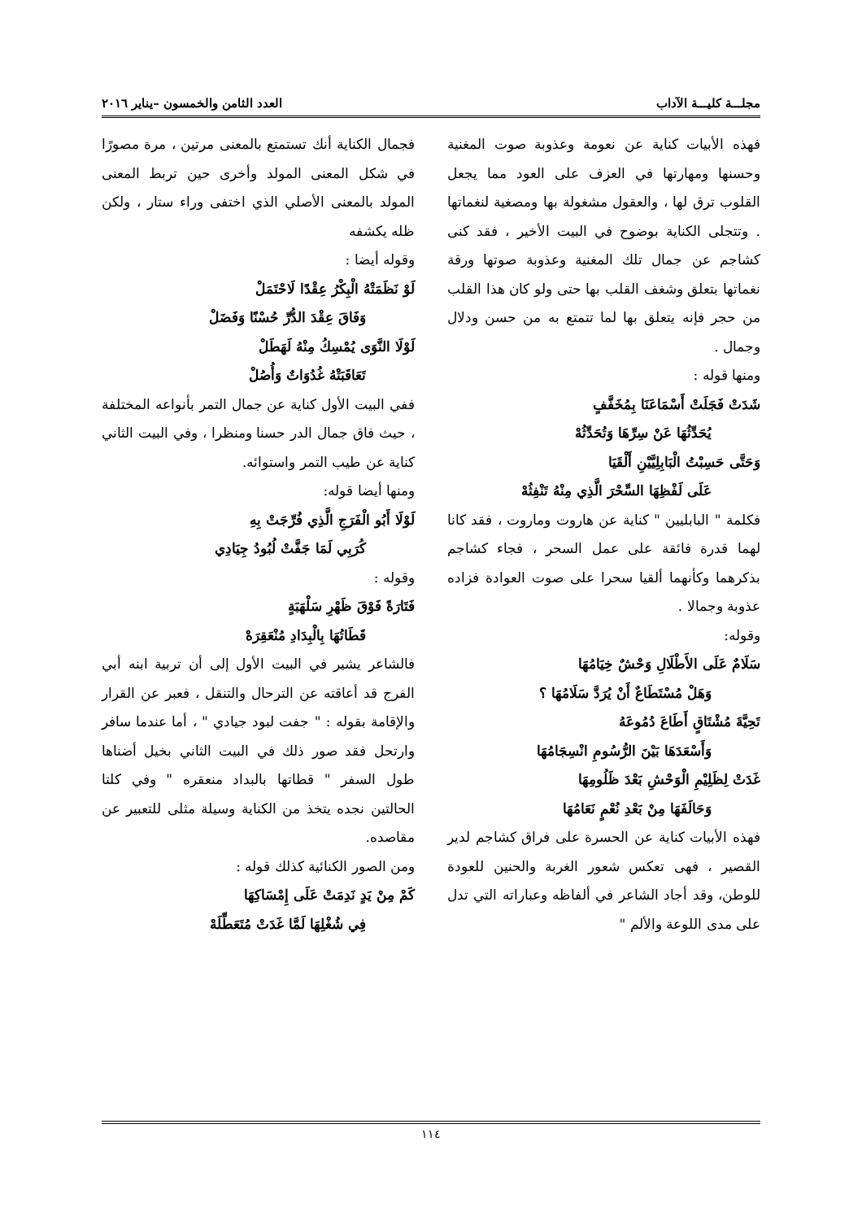مجلـــة كليـــة الآداب العدد الثامن والخمسون –يناير ٢٠١٦
فهذه الأبيات كناية عن نعومة وعذوبة صوت المغنية وحسنها ومهارتها في العزف على العود مما يجعل القلوب ترق لها ، والعقول مشغولة بها ومصغية لنغماتها . وتتجلى الكناية بوضوح في البيت الأخير ، فقد كنى كشاجم عن جمال تلك المغنية وعذوبة صوتها ورقة نغماتها بتعلق وشغف القلب بها حتى ولو كان هذا القلب من حجر فإنه يتعلق بها لما تتمتع به من حسن ودلال وجمال .
ومنها قوله :
شَدَتْ فَجَلَتْ أَسْمَاعَنَا بِمُخَفَّفٍ
يُحَدِّثُهَا عَنْ سِرِّهَا وَتُحَدِّثُهْ
وَحَتَّى حَسِبْتُ الْبَابِلِيَّيْنِ أَلْقَيَا
عَلَى لَفْظِهَا السِّحْرَ الَّذِي مِنْهُ تَنْفِثُهْ
فكلمة " البابليين " كناية عن هاروت وماروت ، فقد كانا لهما قدرة فائقة على عمل السحر ، فجاء كشاجم بذكرهما وكأنهما ألقيا سحرا على صوت العوادة فزاده عذوبة وجمالا .
وقوله:
سَلَامٌ عَلَى الأَطْلَالِ وَحْشٌ خِيَامُهَا
وَهَلْ مُسْتَطَاعٌ أَنْ يُرَدَّ سَلَامُهَا ؟
تَحِيَّةَ مُشْتَاقٍ أَطَاعَ دُمُوعَهُ
وَأَسْعَدَهَا بَيْنَ الرُّسُومِ انْسِجَامُهَا
غَدَتْ لِظَلِيْمِ الْوَحْشِ بَعْدَ ظَلُومِهَا
وَحَالَفَهَا مِنْ بَعْدِ نُعْمٍ نَعَامُهَا
فهذه الأبيات كناية عن الحسرة على فراق كشاجم لدير القصير ، فهى تعكس شعور الغربة والحنين للعودة للوطن، وقد أجاد الشاعر في ألفاظه وعباراته التي تدل على مدى اللوعة والألم "
فجمال الكناية أنك تستمتع بالمعنى مرتين ، مرة مصورًا في شكل المعنى المولد وأخرى حين تربط المعنى المولد بالمعنى الأصلي الذي اختفى وراء ستار ، ولكن ظله يكشفه
وقوله أيضا :
لَوْ نَظَمَتْهُ الْبِكْرُ عِقْدًا لَاحْتَمَلْ
وَفَاقَ عِقْدَ الدُّرِّ حُسْنًا وَفَضَلْ
لَوْلَا النَّوَى يُمْسِكُ مِنْهُ لَهَطَلْ
تَعَاقَبَتْهُ غُدُوَاتٌ وَأُصُلْ
ففي البيت الأول كناية عن جمال التمر بأنواعه المختلفة ، حيث فاق جمال الدر حسنا ومنظرا ، وفي البيت الثاني كناية عن طيب التمر واستوائه.
ومنها أيضا قوله:
لَوْلَا أَبُو الْفَرَجِ الَّذِي فُرِّجَتْ بِهِ
كُرَبِي لَمَا جَفَّتْ لُبُودُ جِيَادِي
وقوله :
فَتَارَةً فَوْقَ ظَهْرِ سَلْهَبَةٍ
قَطَاتُهَا بِالْبِدَادِ مُنْعَقِرَهْ
فالشاعر يشير في البيت الأول إلى أن تربية ابنه أبي الفرج قد أعاقته عن الترحال والتنقل ، فعبر عن القرار والإقامة بقوله : " جفت لبود جيادي " ، أما عندما سافر وارتحل فقد صور ذلك في البيت الثاني بخيل أضناها طول السفر " قطاتها بالبداد منعقره " وفي كلتا الحالتين نجده يتخذ من الكناية وسيلة مثلى للتعبير عن مقاصده.
ومن الصور الكنائية كذلك قوله :
كَمْ مِنْ يَدٍ نَدِمَتْ عَلَى إِمْسَاكِهَا
فِي شُغْلِهَا لَمَّا غَدَتْ مُتَعَطِّلَهْ
١١٤